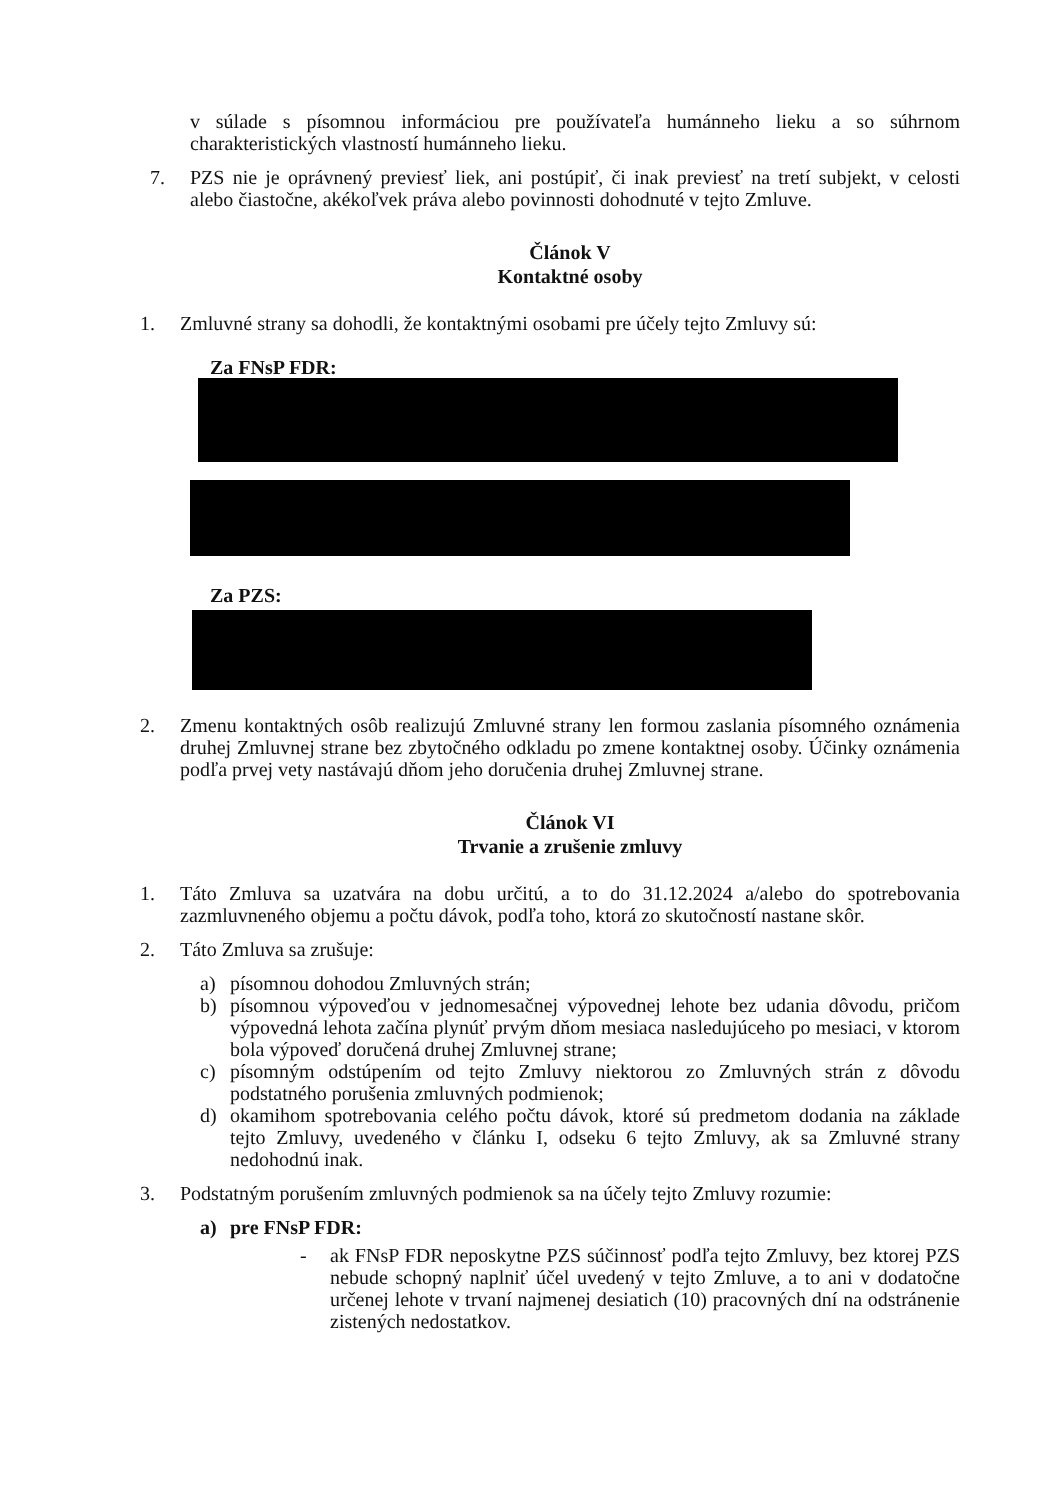v súlade s písomnou informáciou pre používateľa humánneho lieku a so súhrnom charakteristických vlastností humánneho lieku.
7. PZS nie je oprávnený previesť liek, ani postúpiť, či inak previesť na tretí subjekt, v celosti alebo čiastočne, akékoľvek práva alebo povinnosti dohodnuté v tejto Zmluve.
Článok V
Kontaktné osoby
1. Zmluvné strany sa dohodli, že kontaktnými osobami pre účely tejto Zmluvy sú:
Za FNsP FDR:
Za PZS:
2. Zmenu kontaktných osôb realizujú Zmluvné strany len formou zaslania písomného oznámenia druhej Zmluvnej strane bez zbytočného odkladu po zmene kontaktnej osoby. Účinky oznámenia podľa prvej vety nastávajú dňom jeho doručenia druhej Zmluvnej strane.
Článok VI
Trvanie a zrušenie zmluvy
1. Táto Zmluva sa uzatvára na dobu určitú, a to do 31.12.2024 a/alebo do spotrebovania zazmluvneného objemu a počtu dávok, podľa toho, ktorá zo skutočností nastane skôr.
2. Táto Zmluva sa zrušuje:
a) písomnou dohodou Zmluvných strán;
b) písomnou výpoveďou v jednomesačnej výpovednej lehote bez udania dôvodu, pričom výpovedná lehota začína plynúť prvým dňom mesiaca nasledujúceho po mesiaci, v ktorom bola výpoveď doručená druhej Zmluvnej strane;
c) písomným odstúpením od tejto Zmluvy niektorou zo Zmluvných strán z dôvodu podstatného porušenia zmluvných podmienok;
d) okamihom spotrebovania celého počtu dávok, ktoré sú predmetom dodania na základe tejto Zmluvy, uvedeného v článku I, odseku 6 tejto Zmluvy, ak sa Zmluvné strany nedohodnú inak.
3. Podstatným porušením zmluvných podmienok sa na účely tejto Zmluvy rozumie:
a) pre FNsP FDR:
- ak FNsP FDR neposkytne PZS súčinnosť podľa tejto Zmluvy, bez ktorej PZS nebude schopný naplniť účel uvedený v tejto Zmluve, a to ani v dodatočne určenej lehote v trvaní najmenej desiatich (10) pracovných dní na odstránenie zistených nedostatkov.